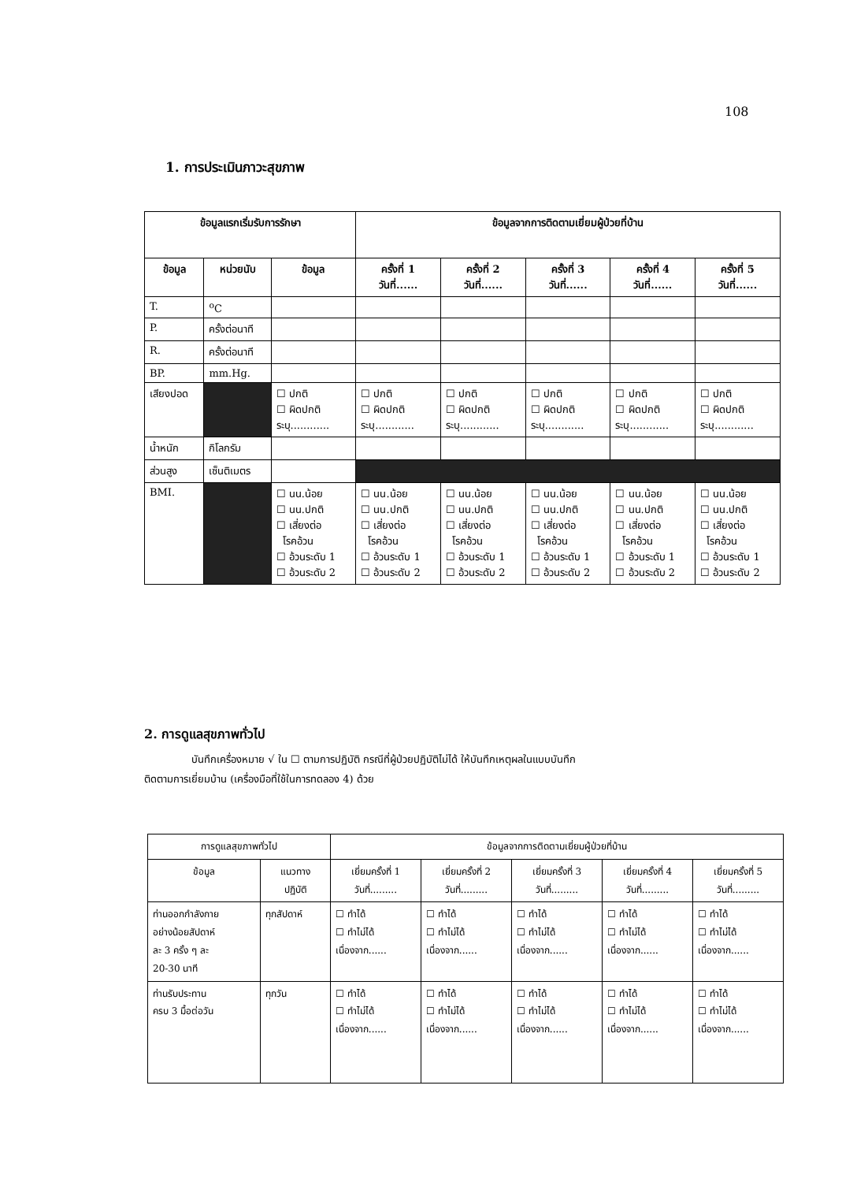108
1. การประเมินภาวะสุขภาพ
| ข้อมูลแรกเริ่มรับการรักษา | | | ข้อมูลจากการติดตามเยี่ยมผู้ป่วยที่บ้าน | | | | |
| --- | --- | --- | --- | --- | --- | --- | --- |
| ข้อมูล | หน่วยนับ | ข้อมูล | ครั้งที่ 1 วันที่...... | ครั้งที่ 2 วันที่...... | ครั้งที่ 3 วันที่...... | ครั้งที่ 4 วันที่...... | ครั้งที่ 5 วันที่...... |
| T. | <sup>o</sup> C | | | | | | |
| P. | ครั้งต่อนาที | | | | | | |
| R. | ครั้งต่อนาที | | | | | | |
| BP. | mm.Hg. | | | | | | |
| เสียงปอด | | ☐ ปกติ ☐ ผิดปกติ ระบุ............ | ☐ ปกติ ☐ ผิดปกติ ระบุ............ | ☐ ปกติ ☐ ผิดปกติ ระบุ............ | ☐ ปกติ ☐ ผิดปกติ ระบุ............ | ☐ ปกติ ☐ ผิดปกติ ระบุ............ | ☐ ปกติ ☐ ผิดปกติ ระบุ............ |
| น้ำหนัก | กิโลกรัม | | | | | | |
| ส่วนสูง | เซ็นติเมตร | | | | | | |
| BMI. | | ☐ นน.น้อย ☐ นน.ปกติ ☐ เสี่ยงต่อ โรคอ้วน ☐ อ้วนระดับ 1 ☐ อ้วนระดับ 2 | ☐ นน.น้อย ☐ นน.ปกติ ☐ เสี่ยงต่อ โรคอ้วน ☐ อ้วนระดับ 1 ☐ อ้วนระดับ 2 | ☐ นน.น้อย ☐ นน.ปกติ ☐ เสี่ยงต่อ โรคอ้วน ☐ อ้วนระดับ 1 ☐ อ้วนระดับ 2 | ☐ นน.น้อย ☐ นน.ปกติ ☐ เสี่ยงต่อ โรคอ้วน ☐ อ้วนระดับ 1 ☐ อ้วนระดับ 2 | ☐ นน.น้อย ☐ นน.ปกติ ☐ เสี่ยงต่อ โรคอ้วน ☐ อ้วนระดับ 1 ☐ อ้วนระดับ 2 | ☐ นน.น้อย ☐ นน.ปกติ ☐ เสี่ยงต่อ โรคอ้วน ☐ อ้วนระดับ 1 ☐ อ้วนระดับ 2 |
2. การดูแลสุขภาพทั่วไป
บันทึกเครื่องหมาย √ ใน ☐ ตามการปฏิบัติ กรณีที่ผู้ป่วยปฏิบัติไม่ได้ ให้บันทึกเหตุผลในแบบบันทึก
ติดตามการเยี่ยมบ้าน (เครื่องมือที่ใช้ในการทดลอง 4) ด้วย
| การดูแลสุขภาพทั่วไป | | ข้อมูลจากการติดตามเยี่ยมผู้ป่วยที่บ้าน | | | | |
| --- | --- | --- | --- | --- | --- | --- |
| ข้อมูล | แนวทาง ปฏิบัติ | เยี่ยมครั้งที่ 1 วันที่......... | เยี่ยมครั้งที่ 2 วันที่......... | เยี่ยมครั้งที่ 3 วันที่......... | เยี่ยมครั้งที่ 4 วันที่......... | เยี่ยมครั้งที่ 5 วันที่......... |
| ท่านออกกำลังกาย อย่างน้อยสัปดาห์ ละ 3 ครั้ง ๆ ละ 20-30 นาที | ทุกสัปดาห์ | ☐ ทำได้ ☐ ทำไม่ได้ เนื่องจาก...... | ☐ ทำได้ ☐ ทำไม่ได้ เนื่องจาก...... | ☐ ทำได้ ☐ ทำไม่ได้ เนื่องจาก...... | ☐ ทำได้ ☐ ทำไม่ได้ เนื่องจาก...... | ☐ ทำได้ ☐ ทำไม่ได้ เนื่องจาก...... |
| ท่านรับประทาน ครบ 3 มื้อต่อวัน | ทุกวัน | ☐ ทำได้ ☐ ทำไม่ได้ เนื่องจาก...... | ☐ ทำได้ ☐ ทำไม่ได้ เนื่องจาก...... | ☐ ทำได้ ☐ ทำไม่ได้ เนื่องจาก...... | ☐ ทำได้ ☐ ทำไม่ได้ เนื่องจาก...... | ☐ ทำได้ ☐ ทำไม่ได้ เนื่องจาก...... |